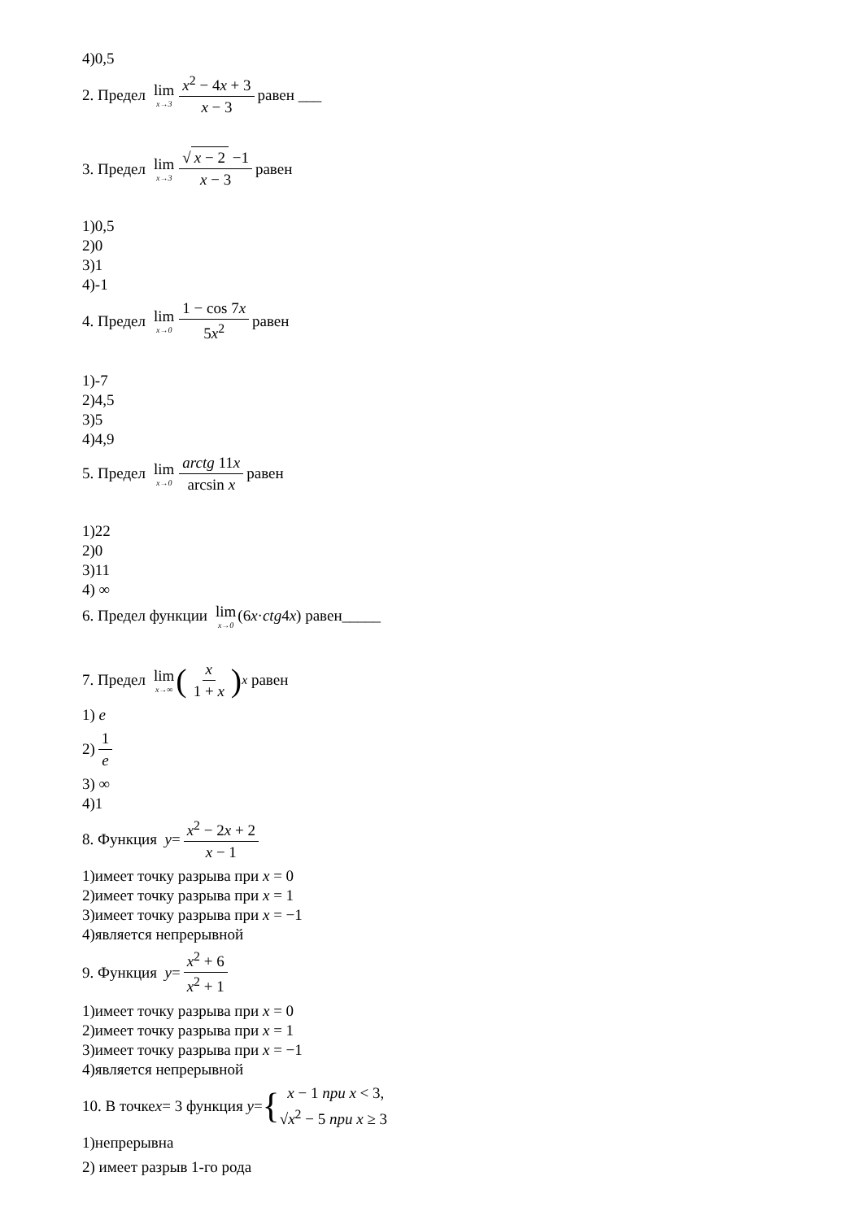4)0,5
2. Предел lim x→3 x<sup>2</sup> − 4x + 3 x − 3 равен ___
3. Предел lim x→3 √ x − 2 −1 x − 3 равен
1)0,5
2)0
3)1
4)-1
4. Предел lim x→0 1 − cos 7x 5x<sup>2</sup> равен
1)-7
2)4,5
3)5
4)4,9
5. Предел lim x→0 arctg 11x arcsin x равен
1)22
2)0
3)11
4) ∞
6. Предел функции lim x→0 (6 x · ctg 4 x) равен_____
7. Предел lim x→∞ (x 1 + x)<sup>x</sup> равен
1) e
2) 1 e
3) ∞
4)1
8. Функция y = x<sup>2</sup> − 2x + 2 x − 1
1)имеет точку разрыва при x = 0
2)имеет точку разрыва при x = 1
3)имеет точку разрыва при x = −1
4)является непрерывной
9. Функция y = x<sup>2</sup> + 6 x<sup>2</sup> + 1
1)имеет точку разрыва при x = 0
2)имеет точку разрыва при x = 1
3)имеет точку разрыва при x = −1
4)является непрерывной
10. В точке x = 3 функция y = { x − 1 при x < 3,
√x<sup>2</sup> − 5 при x ≥ 3
1)непрерывна
2) имеет разрыв 1-го рода